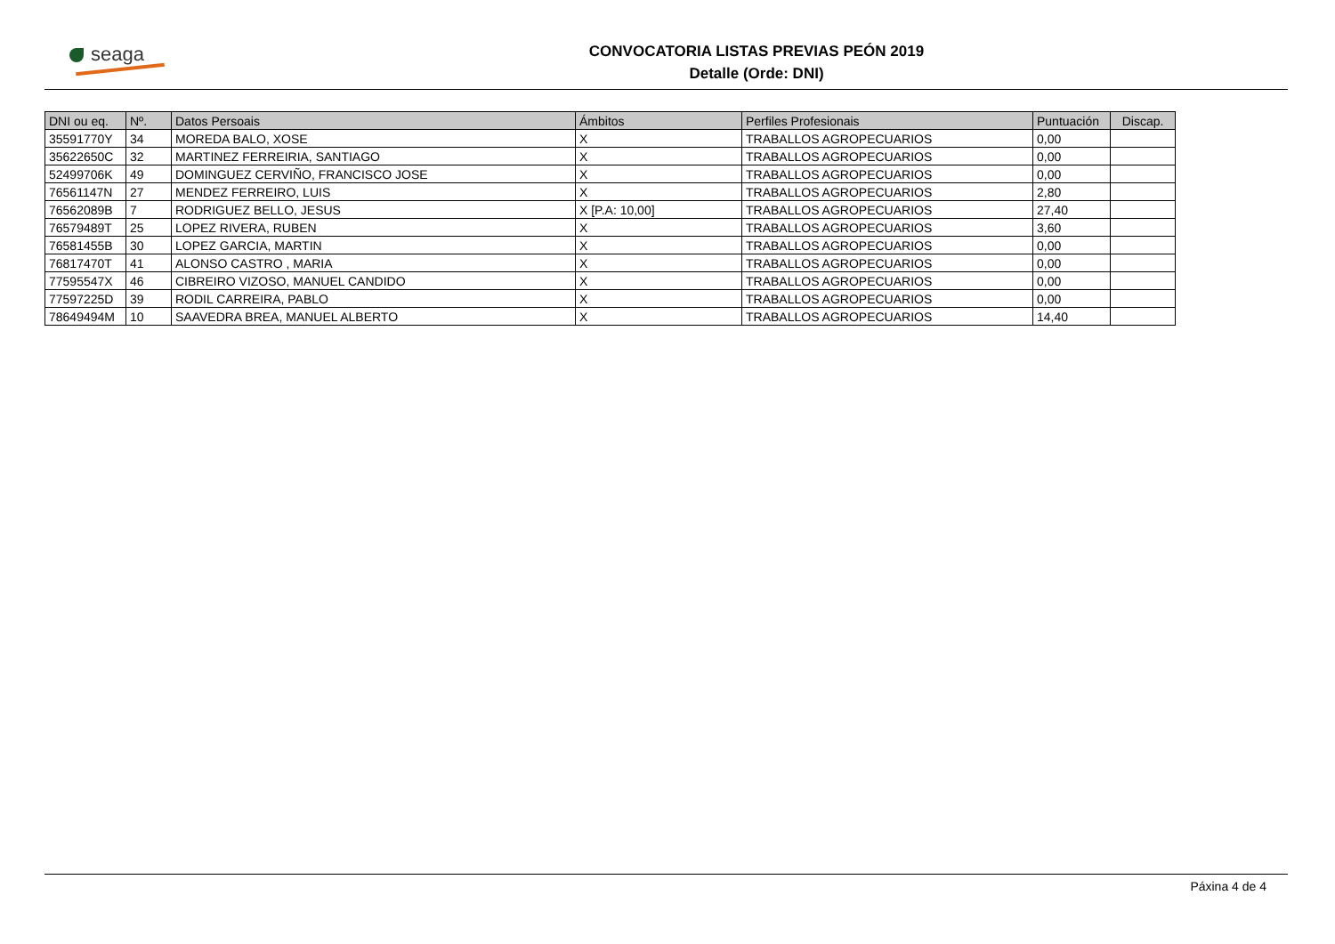seaga CONVOCATORIA LISTAS PREVIAS PEÓN 2019
Detalle (Orde: DNI)
| DNI ou eq. | Nº. | Datos Persoais | Ámbitos | Perfiles Profesionais | Puntuación | Discap. |
| --- | --- | --- | --- | --- | --- | --- |
| 35591770Y | 34 | MOREDA BALO, XOSE | X | TRABALLOS AGROPECUARIOS | 0,00 | |
| 35622650C | 32 | MARTINEZ FERREIRIA, SANTIAGO | X | TRABALLOS AGROPECUARIOS | 0,00 | |
| 52499706K | 49 | DOMINGUEZ CERVIÑO, FRANCISCO JOSE | X | TRABALLOS AGROPECUARIOS | 0,00 | |
| 76561147N | 27 | MENDEZ FERREIRO, LUIS | X | TRABALLOS AGROPECUARIOS | 2,80 | |
| 76562089B | 7 | RODRIGUEZ BELLO, JESUS | X [P.A: 10,00] | TRABALLOS AGROPECUARIOS | 27,40 | |
| 76579489T | 25 | LOPEZ RIVERA, RUBEN | X | TRABALLOS AGROPECUARIOS | 3,60 | |
| 76581455B | 30 | LOPEZ GARCIA, MARTIN | X | TRABALLOS AGROPECUARIOS | 0,00 | |
| 76817470T | 41 | ALONSO CASTRO , MARIA | X | TRABALLOS AGROPECUARIOS | 0,00 | |
| 77595547X | 46 | CIBREIRO VIZOSO, MANUEL CANDIDO | X | TRABALLOS AGROPECUARIOS | 0,00 | |
| 77597225D | 39 | RODIL CARREIRA, PABLO | X | TRABALLOS AGROPECUARIOS | 0,00 | |
| 78649494M | 10 | SAAVEDRA BREA, MANUEL ALBERTO | X | TRABALLOS AGROPECUARIOS | 14,40 | |
Páxina 4 de 4